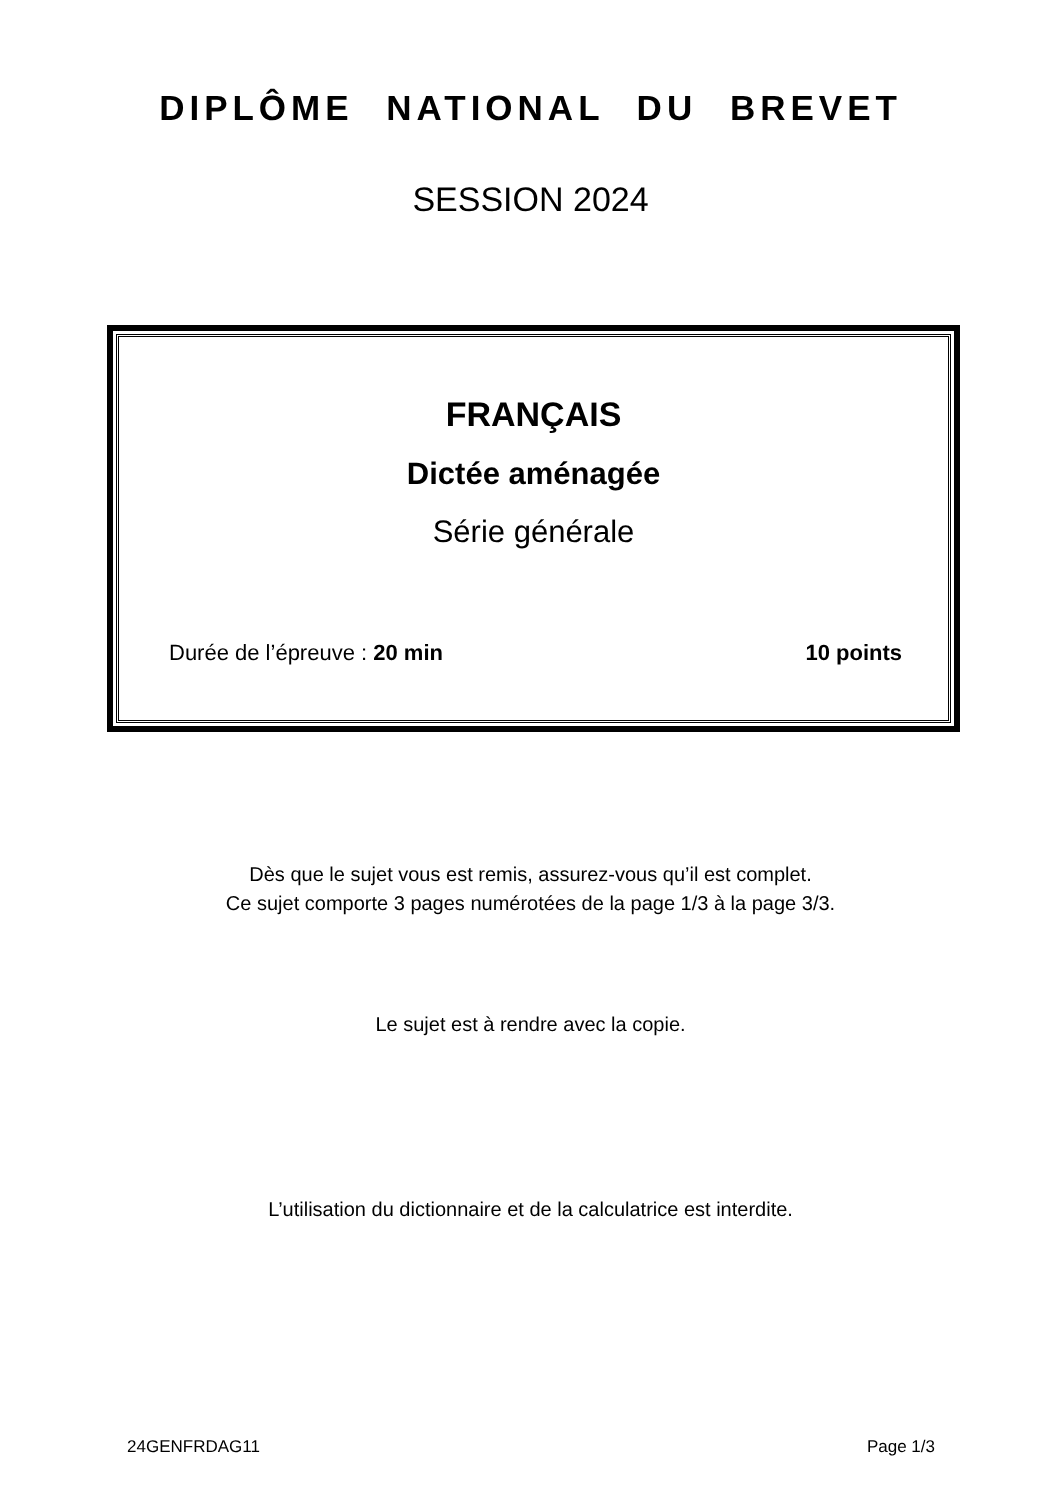DIPLÔME NATIONAL DU BREVET
SESSION 2024
FRANÇAIS
Dictée aménagée
Série générale
Durée de l’épreuve : 20 min 10 points
Dès que le sujet vous est remis, assurez-vous qu’il est complet.
Ce sujet comporte 3 pages numérotées de la page 1/3 à la page 3/3.
Le sujet est à rendre avec la copie.
L’utilisation du dictionnaire et de la calculatrice est interdite.
24GENFRDAG11 Page 1/3